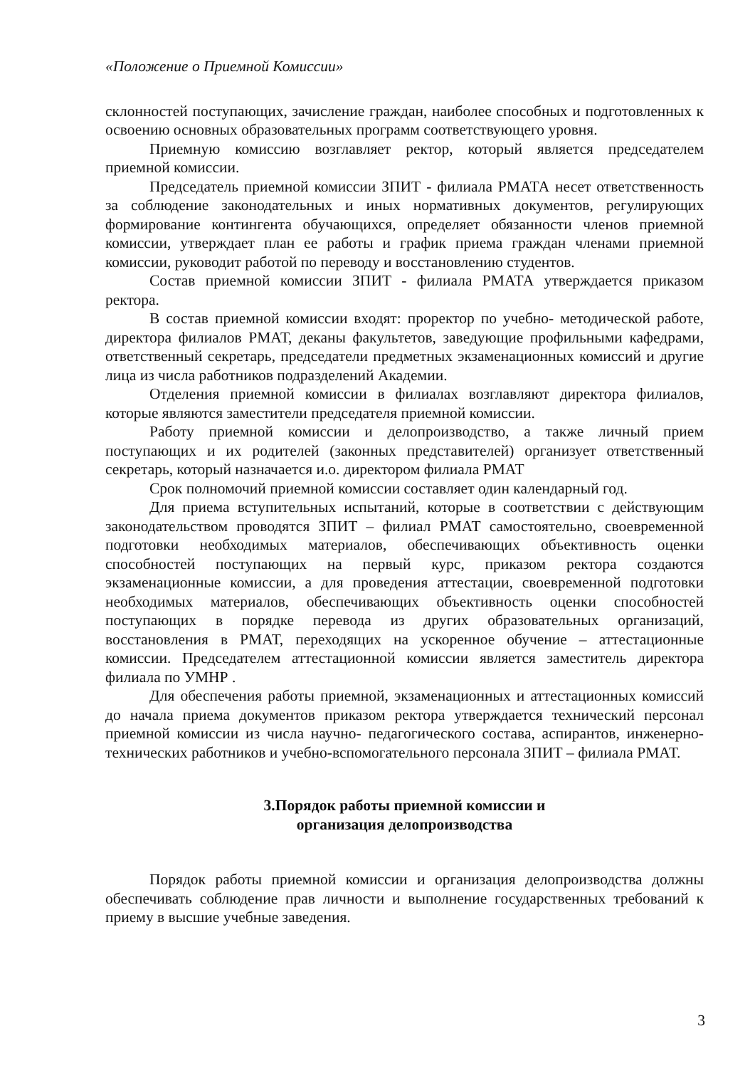«Положение о Приемной Комиссии»
склонностей поступающих, зачисление граждан, наиболее способных и подготовленных к освоению основных образовательных программ соответствующего уровня.
Приемную комиссию возглавляет ректор, который является председателем приемной комиссии.
Председатель приемной комиссии ЗПИТ - филиала РМАТА несет ответственность за соблюдение законодательных и иных нормативных документов, регулирующих формирование контингента обучающихся, определяет обязанности членов приемной комиссии, утверждает план ее работы и график приема граждан членами приемной комиссии, руководит работой по переводу и восстановлению студентов.
Состав приемной комиссии ЗПИТ - филиала РМАТА утверждается приказом ректора.
В состав приемной комиссии входят: проректор по учебно- методической работе, директора филиалов РМАТ, деканы факультетов, заведующие профильными кафедрами, ответственный секретарь, председатели предметных экзаменационных комиссий и другие лица из числа работников подразделений Академии.
Отделения приемной комиссии в филиалах возглавляют директора филиалов, которые являются заместители председателя приемной комиссии.
Работу приемной комиссии и делопроизводство, а также личный прием поступающих и их родителей (законных представителей) организует ответственный секретарь, который назначается и.о. директором филиала РМАТ
Срок полномочий приемной комиссии составляет один календарный год.
Для приема вступительных испытаний, которые в соответствии с действующим законодательством проводятся ЗПИТ – филиал РМАТ самостоятельно, своевременной подготовки необходимых материалов, обеспечивающих объективность оценки способностей поступающих на первый курс, приказом ректора создаются экзаменационные комиссии, а для проведения аттестации, своевременной подготовки необходимых материалов, обеспечивающих объективность оценки способностей поступающих в порядке перевода из других образовательных организаций, восстановления в РМАТ, переходящих на ускоренное обучение – аттестационные комиссии. Председателем аттестационной комиссии является заместитель директора филиала по УМНР .
Для обеспечения работы приемной, экзаменационных и аттестационных комиссий до начала приема документов приказом ректора утверждается технический персонал приемной комиссии из числа научно- педагогического состава, аспирантов, инженерно-технических работников и учебно-вспомогательного персонала ЗПИТ – филиала РМАТ.
3.Порядок работы приемной комиссии и
организация делопроизводства
Порядок работы приемной комиссии и организация делопроизводства должны обеспечивать соблюдение прав личности и выполнение государственных требований к приему в высшие учебные заведения.
3